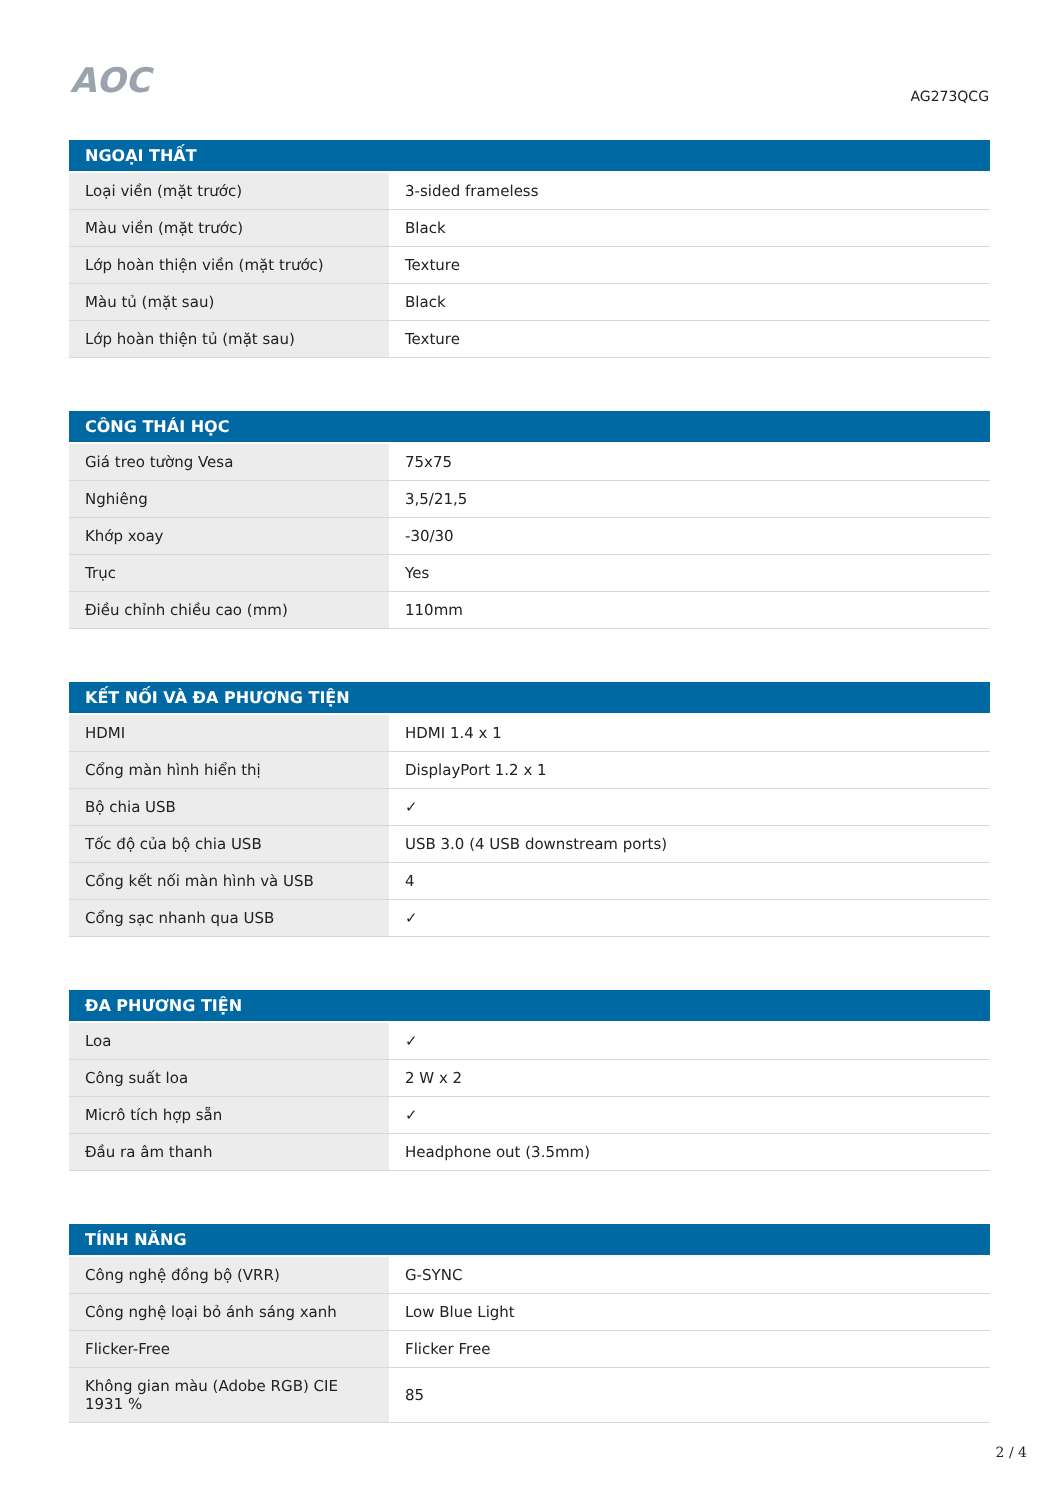AOC
AG273QCG
| NGOẠI THẤT | |
| --- | --- |
| Loại viền (mặt trước) | 3-sided frameless |
| Màu viền (mặt trước) | Black |
| Lớp hoàn thiện viền (mặt trước) | Texture |
| Màu tủ (mặt sau) | Black |
| Lớp hoàn thiện tủ (mặt sau) | Texture |
| CÔNG THÁI HỌC | |
| --- | --- |
| Giá treo tường Vesa | 75x75 |
| Nghiêng | 3,5/21,5 |
| Khớp xoay | -30/30 |
| Trục | Yes |
| Điều chỉnh chiều cao (mm) | 110mm |
| KẾT NỐI VÀ ĐA PHƯƠNG TIỆN | |
| --- | --- |
| HDMI | HDMI 1.4 x 1 |
| Cổng màn hình hiển thị | DisplayPort 1.2 x 1 |
| Bộ chia USB | ✓ |
| Tốc độ của bộ chia USB | USB 3.0 (4 USB downstream ports) |
| Cổng kết nối màn hình và USB | 4 |
| Cổng sạc nhanh qua USB | ✓ |
| ĐA PHƯƠNG TIỆN | |
| --- | --- |
| Loa | ✓ |
| Công suất loa | 2 W x 2 |
| Micrô tích hợp sẵn | ✓ |
| Đầu ra âm thanh | Headphone out (3.5mm) |
| TÍNH NĂNG | |
| --- | --- |
| Công nghệ đồng bộ (VRR) | G-SYNC |
| Công nghệ loại bỏ ánh sáng xanh | Low Blue Light |
| Flicker-Free | Flicker Free |
| Không gian màu (Adobe RGB) CIE 1931 % | 85 |
2 / 4